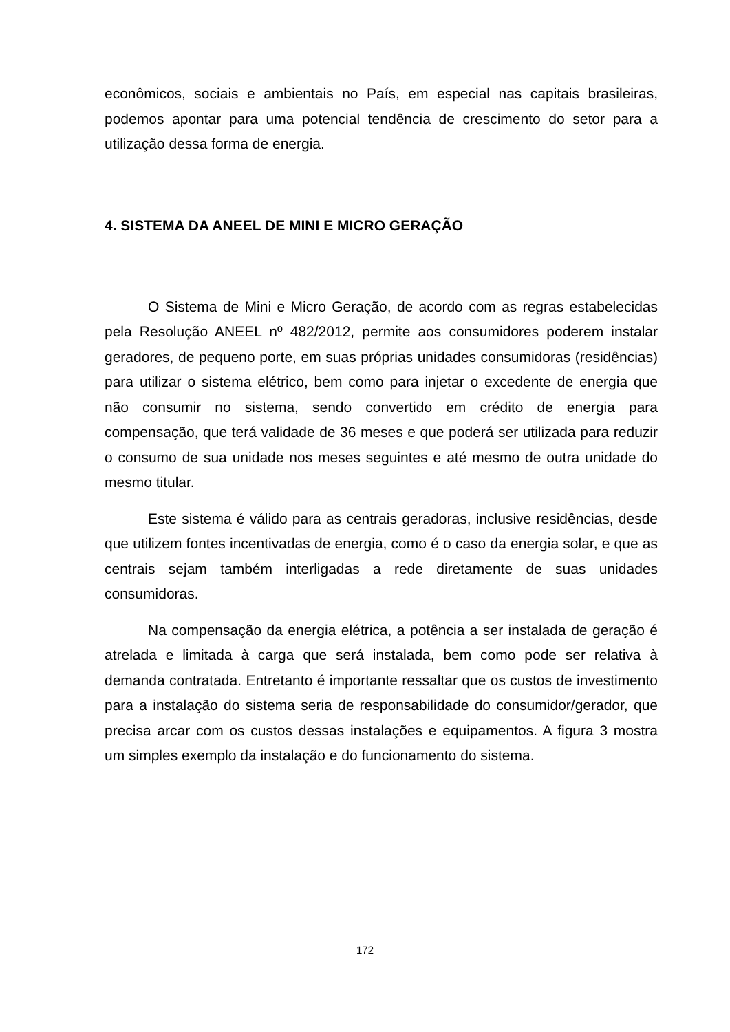econômicos, sociais e ambientais no País, em especial nas capitais brasileiras, podemos apontar para uma potencial tendência de crescimento do setor para a utilização dessa forma de energia.
4. SISTEMA DA ANEEL DE MINI E MICRO GERAÇÃO
O Sistema de Mini e Micro Geração, de acordo com as regras estabelecidas pela Resolução ANEEL nº 482/2012, permite aos consumidores poderem instalar geradores, de pequeno porte, em suas próprias unidades consumidoras (residências) para utilizar o sistema elétrico, bem como para injetar o excedente de energia que não consumir no sistema, sendo convertido em crédito de energia para compensação, que terá validade de 36 meses e que poderá ser utilizada para reduzir o consumo de sua unidade nos meses seguintes e até mesmo de outra unidade do mesmo titular.
Este sistema é válido para as centrais geradoras, inclusive residências, desde que utilizem fontes incentivadas de energia, como é o caso da energia solar, e que as centrais sejam também interligadas a rede diretamente de suas unidades consumidoras.
Na compensação da energia elétrica, a potência a ser instalada de geração é atrelada e limitada à carga que será instalada, bem como pode ser relativa à demanda contratada. Entretanto é importante ressaltar que os custos de investimento para a instalação do sistema seria de responsabilidade do consumidor/gerador, que precisa arcar com os custos dessas instalações e equipamentos. A figura 3 mostra um simples exemplo da instalação e do funcionamento do sistema.
172